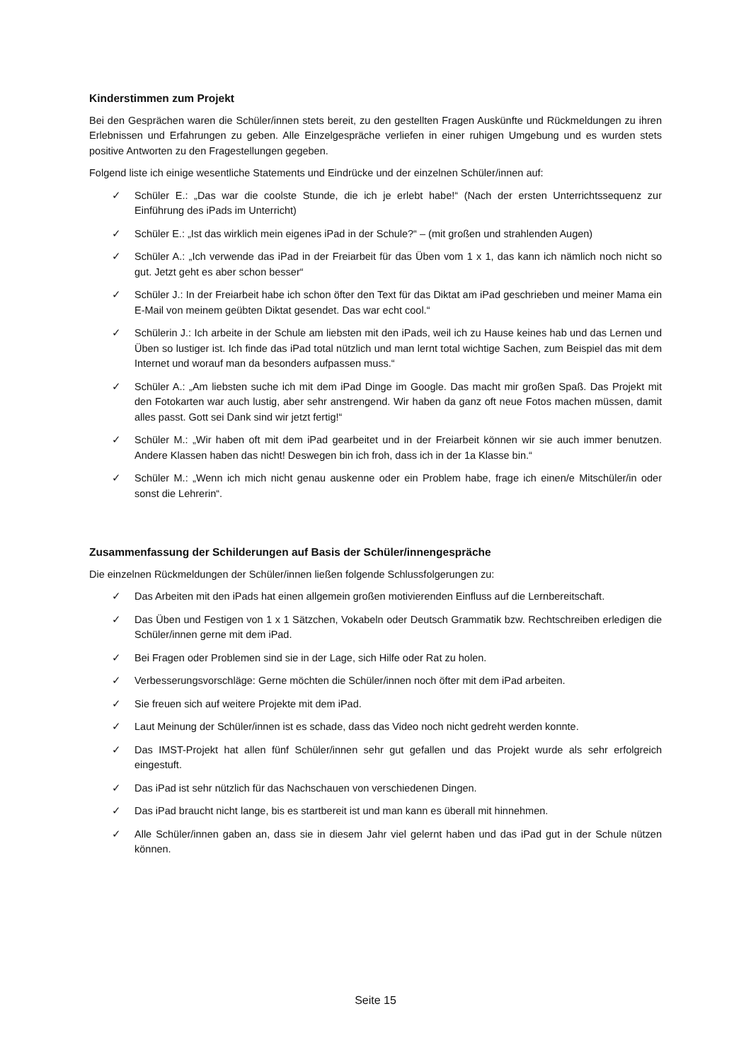Kinderstimmen zum Projekt
Bei den Gesprächen waren die Schüler/innen stets bereit, zu den gestellten Fragen Auskünfte und Rückmeldungen zu ihren Erlebnissen und Erfahrungen zu geben. Alle Einzelgespräche verliefen in einer ruhigen Umgebung und es wurden stets positive Antworten zu den Fragestellungen gegeben.
Folgend liste ich einige wesentliche Statements und Eindrücke und der einzelnen Schüler/innen auf:
✓ Schüler E.: „Das war die coolste Stunde, die ich je erlebt habe!“ (Nach der ersten Unterrichtssequenz zur Einführung des iPads im Unterricht)
✓ Schüler E.: „Ist das wirklich mein eigenes iPad in der Schule?“ – (mit großen und strahlenden Augen)
✓ Schüler A.: „Ich verwende das iPad in der Freiarbeit für das Üben vom 1 x 1, das kann ich nämlich noch nicht so gut. Jetzt geht es aber schon besser“
✓ Schüler J.: In der Freiarbeit habe ich schon öfter den Text für das Diktat am iPad geschrieben und meiner Mama ein E-Mail von meinem geübten Diktat gesendet. Das war echt cool.“
✓ Schülerin J.: Ich arbeite in der Schule am liebsten mit den iPads, weil ich zu Hause keines hab und das Lernen und Üben so lustiger ist. Ich finde das iPad total nützlich und man lernt total wichtige Sachen, zum Beispiel das mit dem Internet und worauf man da besonders aufpassen muss.“
✓ Schüler A.: „Am liebsten suche ich mit dem iPad Dinge im Google. Das macht mir großen Spaß. Das Projekt mit den Fotokarten war auch lustig, aber sehr anstrengend. Wir haben da ganz oft neue Fotos machen müssen, damit alles passt. Gott sei Dank sind wir jetzt fertig!“
✓ Schüler M.: „Wir haben oft mit dem iPad gearbeitet und in der Freiarbeit können wir sie auch immer benutzen. Andere Klassen haben das nicht! Deswegen bin ich froh, dass ich in der 1a Klasse bin.“
✓ Schüler M.: „Wenn ich mich nicht genau auskenne oder ein Problem habe, frage ich einen/e Mitschüler/in oder sonst die Lehrerin“.
Zusammenfassung der Schilderungen auf Basis der Schüler/innengespräche
Die einzelnen Rückmeldungen der Schüler/innen ließen folgende Schlussfolgerungen zu:
✓ Das Arbeiten mit den iPads hat einen allgemein großen motivierenden Einfluss auf die Lernbereitschaft.
✓ Das Üben und Festigen von 1 x 1 Sätzchen, Vokabeln oder Deutsch Grammatik bzw. Rechtschreiben erledigen die Schüler/innen gerne mit dem iPad.
✓ Bei Fragen oder Problemen sind sie in der Lage, sich Hilfe oder Rat zu holen.
✓ Verbesserungsvorschläge: Gerne möchten die Schüler/innen noch öfter mit dem iPad arbeiten.
✓ Sie freuen sich auf weitere Projekte mit dem iPad.
✓ Laut Meinung der Schüler/innen ist es schade, dass das Video noch nicht gedreht werden konnte.
✓ Das IMST-Projekt hat allen fünf Schüler/innen sehr gut gefallen und das Projekt wurde als sehr erfolgreich eingestuft.
✓ Das iPad ist sehr nützlich für das Nachschauen von verschiedenen Dingen.
✓ Das iPad braucht nicht lange, bis es startbereit ist und man kann es überall mit hinnehmen.
✓ Alle Schüler/innen gaben an, dass sie in diesem Jahr viel gelernt haben und das iPad gut in der Schule nützen können.
Seite 15